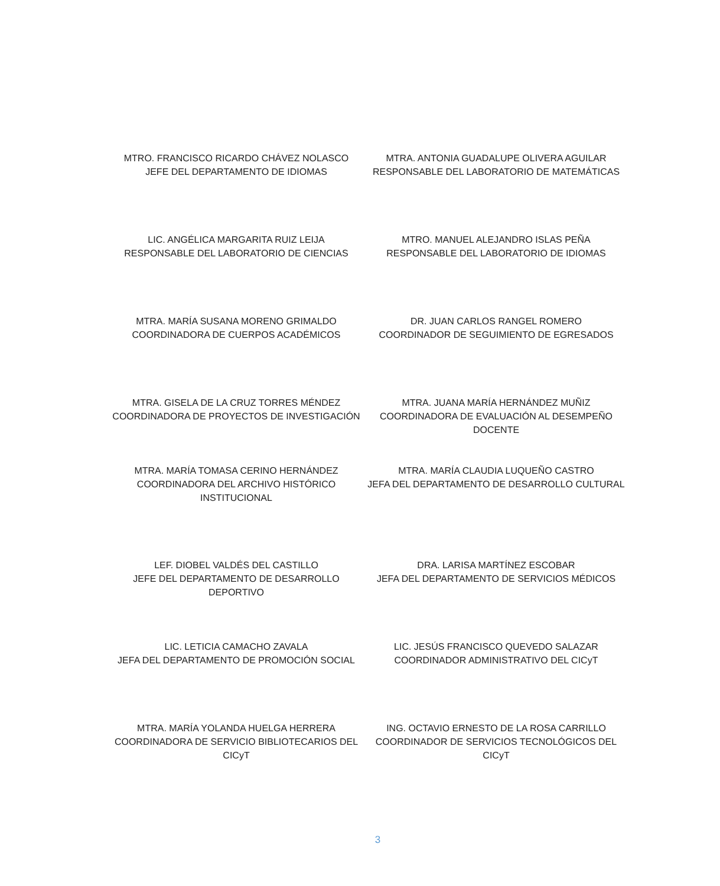MTRO. FRANCISCO RICARDO CHÁVEZ NOLASCO
JEFE DEL DEPARTAMENTO DE IDIOMAS
MTRA. ANTONIA GUADALUPE OLIVERA AGUILAR
RESPONSABLE DEL LABORATORIO DE MATEMÁTICAS
LIC. ANGÉLICA MARGARITA RUIZ LEIJA
RESPONSABLE DEL LABORATORIO DE CIENCIAS
MTRO. MANUEL ALEJANDRO ISLAS PEÑA
RESPONSABLE DEL LABORATORIO DE IDIOMAS
MTRA. MARÍA SUSANA MORENO GRIMALDO
COORDINADORA DE CUERPOS ACADÉMICOS
DR. JUAN CARLOS RANGEL ROMERO
COORDINADOR DE SEGUIMIENTO DE EGRESADOS
MTRA. GISELA DE LA CRUZ TORRES MÉNDEZ
COORDINADORA DE PROYECTOS DE INVESTIGACIÓN
MTRA. JUANA MARÍA HERNÁNDEZ MUÑIZ
COORDINADORA DE EVALUACIÓN AL DESEMPEÑO DOCENTE
MTRA. MARÍA TOMASA CERINO HERNÁNDEZ
COORDINADORA DEL ARCHIVO HISTÓRICO INSTITUCIONAL
MTRA. MARÍA CLAUDIA LUQUEÑO CASTRO
JEFA DEL DEPARTAMENTO DE DESARROLLO CULTURAL
LEF. DIOBEL VALDÉS DEL CASTILLO
JEFE DEL DEPARTAMENTO DE DESARROLLO DEPORTIVO
DRA. LARISA MARTÍNEZ ESCOBAR
JEFA DEL DEPARTAMENTO DE SERVICIOS MÉDICOS
LIC. LETICIA CAMACHO ZAVALA
JEFA DEL DEPARTAMENTO DE PROMOCIÓN SOCIAL
LIC. JESÚS FRANCISCO QUEVEDO SALAZAR
COORDINADOR ADMINISTRATIVO DEL CICyT
MTRA. MARÍA YOLANDA HUELGA HERRERA
COORDINADORA DE SERVICIO BIBLIOTECARIOS DEL CICyT
ING. OCTAVIO ERNESTO DE LA ROSA CARRILLO
COORDINADOR DE SERVICIOS TECNOLÓGICOS DEL CICyT
3